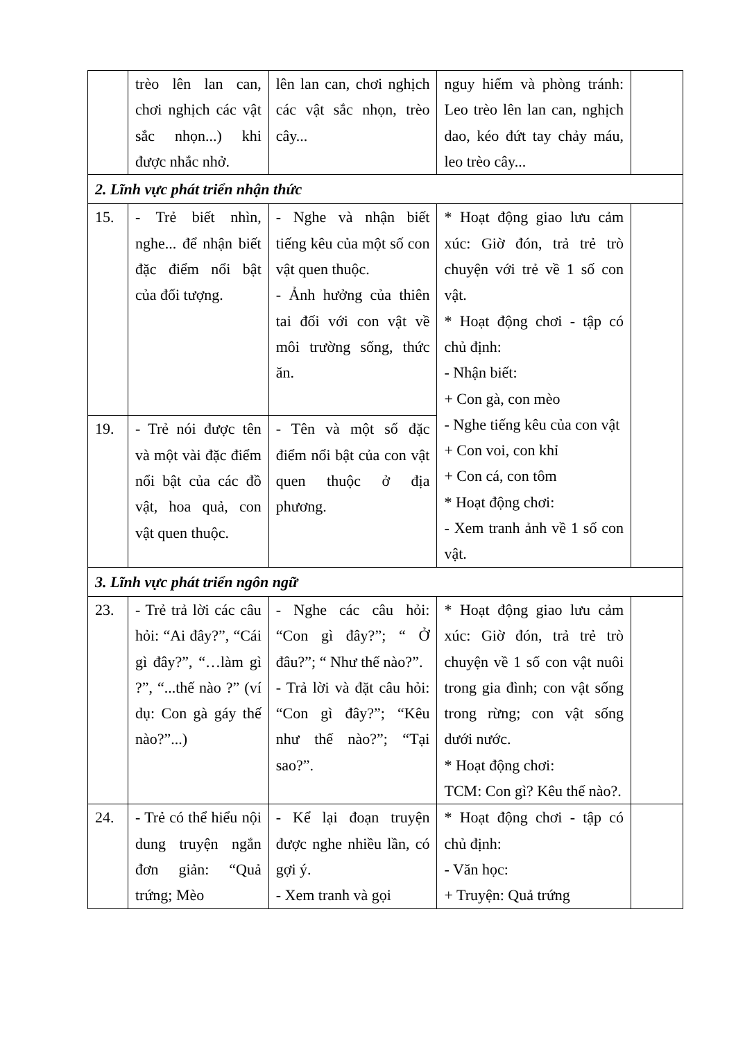| | trèo lên lan can, chơi nghịch các vật sắc nhọn...) khi được nhắc nhở. | lên lan can, chơi nghịch các vật sắc nhọn, trèo cây... | nguy hiểm và phòng tránh: Leo trèo lên lan can, nghịch dao, kéo đứt tay chảy máu, leo trèo cây... | |
| 2. Lĩnh vực phát triển nhận thức | | | | |
| 15. | - Trẻ biết nhìn, nghe... để nhận biết đặc điểm nổi bật của đối tượng. | - Nghe và nhận biết tiếng kêu của một số con vật quen thuộc. - Ảnh hưởng của thiên tai đối với con vật về môi trường sống, thức ăn. | * Hoạt động giao lưu cảm xúc: Giờ đón, trả trẻ trò chuyện với trẻ về 1 số con vật. * Hoạt động chơi - tập có chủ định: - Nhận biết: + Con gà, con mèo - Nghe tiếng kêu của con vật + Con voi, con khỉ + Con cá, con tôm * Hoạt động chơi: - Xem tranh ảnh về 1 số con vật. | |
| 19. | - Trẻ nói được tên và một vài đặc điểm nổi bật của các đồ vật, hoa quả, con vật quen thuộc. | - Tên và một số đặc điểm nổi bật của con vật quen thuộc ở địa phương. | | |
| 3. Lĩnh vực phát triển ngôn ngữ | | | | |
| 23. | - Trẻ trả lời các câu hỏi: “Ai đây?”, “Cái gì đây?”, “…làm gì ?”, “...thế nào ?” (ví dụ: Con gà gáy thế nào?”...) | - Nghe các câu hỏi: “Con gì đây?”; “ Ở đâu?”; “ Như thế nào?”. - Trả lời và đặt câu hỏi: “Con gì đây?”; “Kêu như thế nào?”; “Tại sao?”. | * Hoạt động giao lưu cảm xúc: Giờ đón, trả trẻ trò chuyện về 1 số con vật nuôi trong gia đình; con vật sống trong rừng; con vật sống dưới nước. * Hoạt động chơi: TCM: Con gì? Kêu thế nào?. | |
| 24. | - Trẻ có thể hiểu nội dung truyện ngắn đơn giản: “Quả trứng; Mèo | - Kể lại đoạn truyện được nghe nhiều lần, có gợi ý. - Xem tranh và gọi | * Hoạt động chơi - tập có chủ định: - Văn học: + Truyện: Quả trứng | |